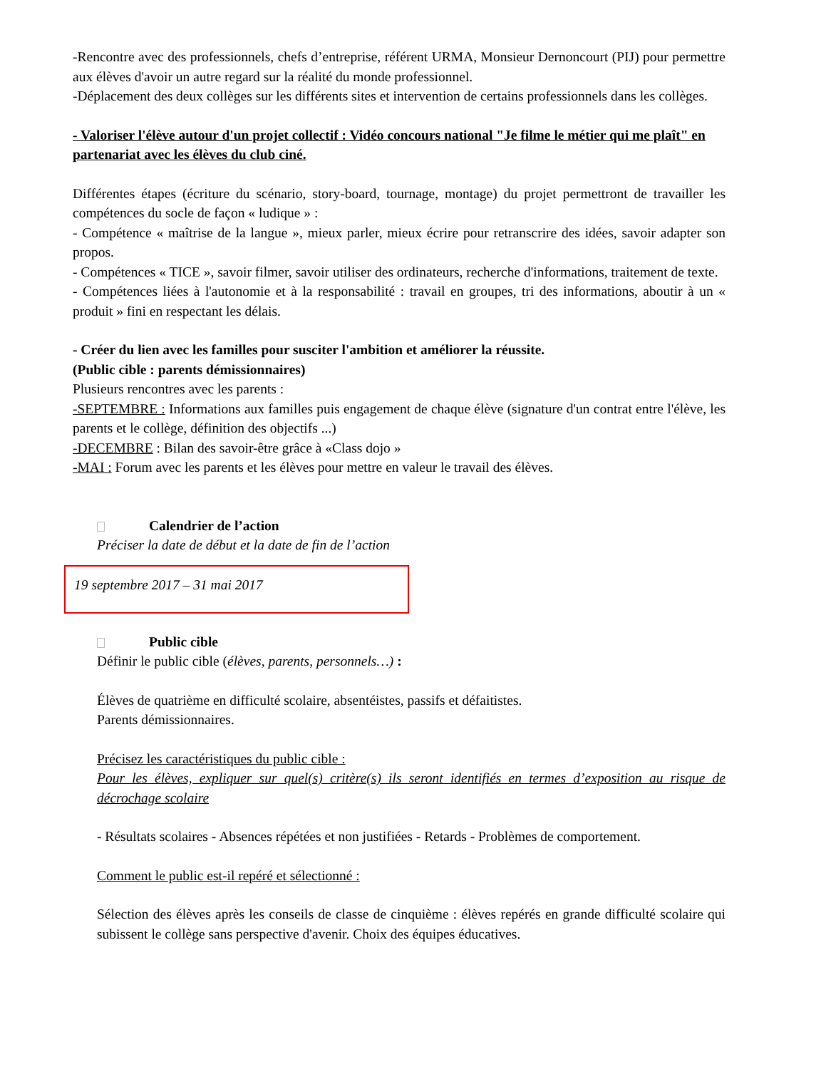-Rencontre avec des professionnels, chefs d’entreprise, référent URMA, Monsieur Dernoncourt (PIJ) pour permettre aux élèves d'avoir un autre regard sur la réalité du monde professionnel.
-Déplacement des deux collèges sur les différents sites et intervention de certains professionnels dans les collèges.
- Valoriser l'élève autour d'un projet collectif : Vidéo concours national "Je filme le métier qui me plaît" en partenariat avec les élèves du club ciné.
Différentes étapes (écriture du scénario, story-board, tournage, montage) du projet permettront de travailler les compétences du socle de façon « ludique » :
- Compétence « maîtrise de la langue », mieux parler, mieux écrire pour retranscrire des idées, savoir adapter son propos.
- Compétences « TICE », savoir filmer, savoir utiliser des ordinateurs, recherche d'informations, traitement de texte.
- Compétences liées à l'autonomie et à la responsabilité : travail en groupes, tri des informations, aboutir à un « produit » fini en respectant les délais.
- Créer du lien avec les familles pour susciter l'ambition et améliorer la réussite.
(Public cible : parents démissionnaires)
Plusieurs rencontres avec les parents :
-SEPTEMBRE : Informations aux familles puis engagement de chaque élève (signature d'un contrat entre l'élève, les parents et le collège, définition des objectifs ...)
-DECEMBRE : Bilan des savoir-être grâce à «Class dojo »
-MAI : Forum avec les parents et les élèves pour mettre en valeur le travail des élèves.
Calendrier de l’action
Préciser la date de début et la date de fin de l’action
19 septembre 2017 – 31 mai 2017
Public cible
Définir le public cible (élèves, parents, personnels…) :
Élèves de quatrième en difficulté scolaire, absentéistes, passifs et défaitistes.
Parents démissionnaires.
Précisez les caractéristiques du public cible :
Pour les élèves, expliquer sur quel(s) critère(s) ils seront identifiés en termes d’exposition au risque de décrochage scolaire
- Résultats scolaires - Absences répétées et non justifiées - Retards - Problèmes de comportement.
Comment le public est-il repéré et sélectionné :
Sélection des élèves après les conseils de classe de cinquième : élèves repérés en grande difficulté scolaire qui subissent le collège sans perspective d'avenir. Choix des équipes éducatives.